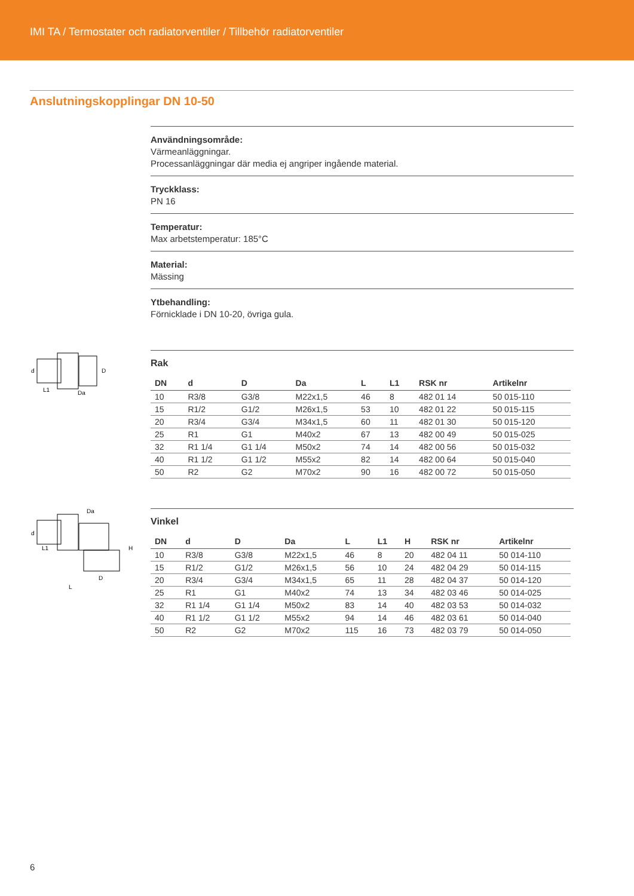IMI TA / Termostater och radiatorventiler / Tillbehör radiatorventiler
Anslutningskopplingar DN 10-50
Användningsområde:
Värmeanläggningar.
Processanläggningar där media ej angriper ingående material.
Tryckklass:
PN 16
Temperatur:
Max arbetstemperatur: 185°C
Material:
Mässing
Ytbehandling:
Förnicklade i DN 10-20, övriga gula.
d
D
L1
Da
Rak
| DN | d | D | Da | L | L1 | RSK nr | Artikelnr |
| --- | --- | --- | --- | --- | --- | --- | --- |
| 10 | R3/8 | G3/8 | M22x1,5 | 46 | 8 | 482 01 14 | 50 015-110 |
| 15 | R1/2 | G1/2 | M26x1,5 | 53 | 10 | 482 01 22 | 50 015-115 |
| 20 | R3/4 | G3/4 | M34x1,5 | 60 | 11 | 482 01 30 | 50 015-120 |
| 25 | R1 | G1 | M40x2 | 67 | 13 | 482 00 49 | 50 015-025 |
| 32 | R1 1/4 | G1 1/4 | M50x2 | 74 | 14 | 482 00 56 | 50 015-032 |
| 40 | R1 1/2 | G1 1/2 | M55x2 | 82 | 14 | 482 00 64 | 50 015-040 |
| 50 | R2 | G2 | M70x2 | 90 | 16 | 482 00 72 | 50 015-050 |
d
Da
H
L1
D
L
Vinkel
| DN | d | D | Da | L | L1 | H | RSK nr | Artikelnr |
| --- | --- | --- | --- | --- | --- | --- | --- | --- |
| 10 | R3/8 | G3/8 | M22x1,5 | 46 | 8 | 20 | 482 04 11 | 50 014-110 |
| 15 | R1/2 | G1/2 | M26x1,5 | 56 | 10 | 24 | 482 04 29 | 50 014-115 |
| 20 | R3/4 | G3/4 | M34x1,5 | 65 | 11 | 28 | 482 04 37 | 50 014-120 |
| 25 | R1 | G1 | M40x2 | 74 | 13 | 34 | 482 03 46 | 50 014-025 |
| 32 | R1 1/4 | G1 1/4 | M50x2 | 83 | 14 | 40 | 482 03 53 | 50 014-032 |
| 40 | R1 1/2 | G1 1/2 | M55x2 | 94 | 14 | 46 | 482 03 61 | 50 014-040 |
| 50 | R2 | G2 | M70x2 | 115 | 16 | 73 | 482 03 79 | 50 014-050 |
6